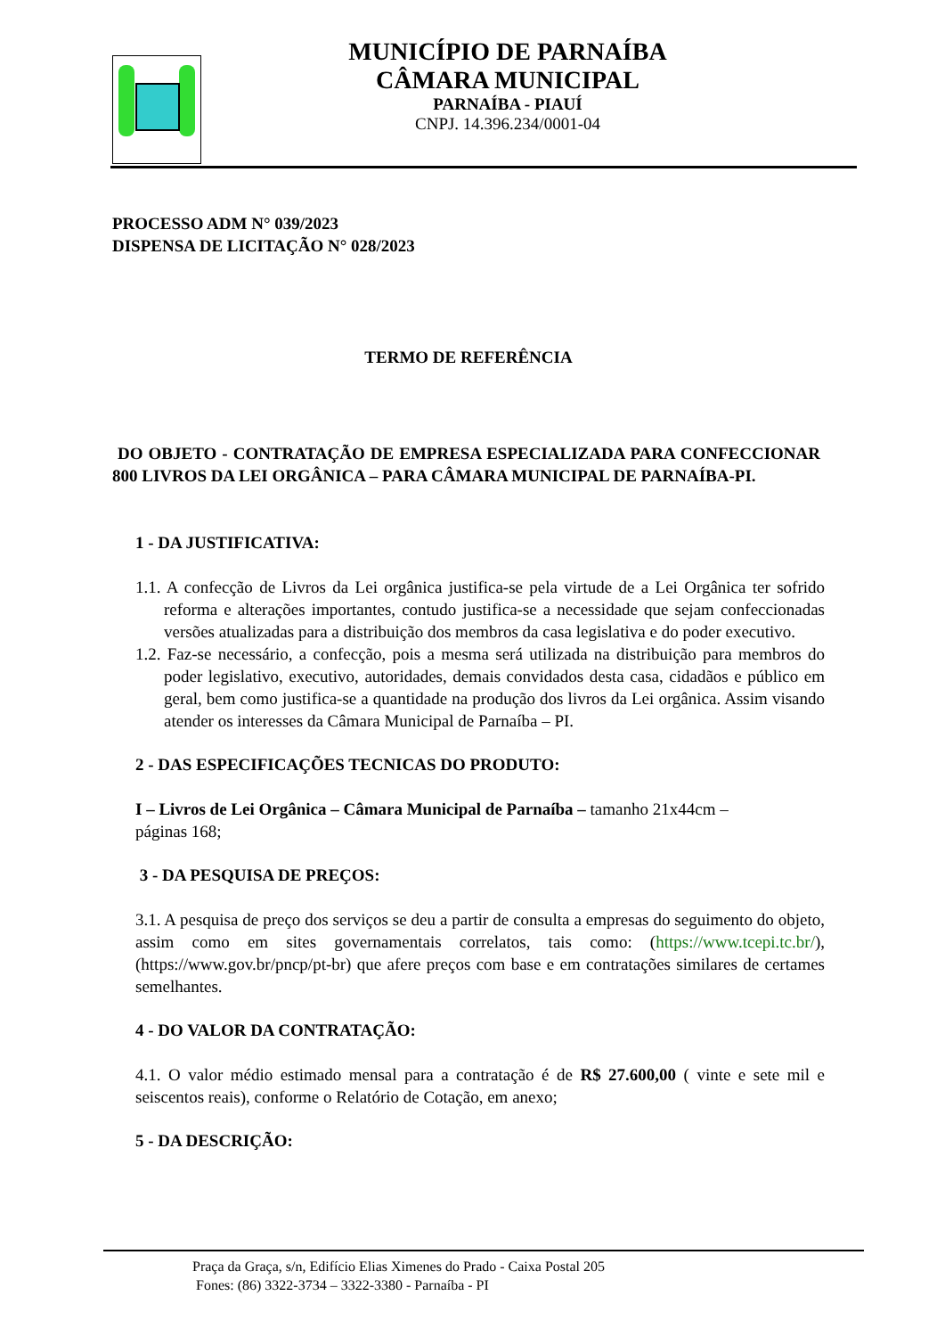MUNICÍPIO DE PARNAÍBA
CÂMARA MUNICIPAL
PARNAÍBA - PIAUÍ
CNPJ. 14.396.234/0001-04
PROCESSO ADM N° 039/2023
DISPENSA DE LICITAÇÃO N° 028/2023
TERMO DE REFERÊNCIA
DO OBJETO - CONTRATAÇÃO DE EMPRESA ESPECIALIZADA PARA CONFECCIONAR 800 LIVROS DA LEI ORGÂNICA – PARA CÂMARA MUNICIPAL DE PARNAÍBA-PI.
1 - DA JUSTIFICATIVA:
1.1. A confecção de Livros da Lei orgânica justifica-se pela virtude de a Lei Orgânica ter sofrido reforma e alterações importantes, contudo justifica-se a necessidade que sejam confeccionadas versões atualizadas para a distribuição dos membros da casa legislativa e do poder executivo.
1.2. Faz-se necessário, a confecção, pois a mesma será utilizada na distribuição para membros do poder legislativo, executivo, autoridades, demais convidados desta casa, cidadãos e público em geral, bem como justifica-se a quantidade na produção dos livros da Lei orgânica. Assim visando atender os interesses da Câmara Municipal de Parnaíba – PI.
2 - DAS ESPECIFICAÇÕES TECNICAS DO PRODUTO:
I – Livros de Lei Orgânica – Câmara Municipal de Parnaíba – tamanho 21x44cm –
páginas 168;
3 - DA PESQUISA DE PREÇOS:
3.1. A pesquisa de preço dos serviços se deu a partir de consulta a empresas do seguimento do objeto, assim como em sites governamentais correlatos, tais como: (https://www.tcepi.tc.br/), (https://www.gov.br/pncp/pt-br) que afere preços com base e em contratações similares de certames semelhantes.
4 - DO VALOR DA CONTRATAÇÃO:
4.1. O valor médio estimado mensal para a contratação é de R$ 27.600,00 ( vinte e sete mil e seiscentos reais), conforme o Relatório de Cotação, em anexo;
5 - DA DESCRIÇÃO:
Praça da Graça, s/n, Edifício Elias Ximenes do Prado - Caixa Postal 205
Fones: (86) 3322-3734 – 3322-3380 - Parnaíba - PI